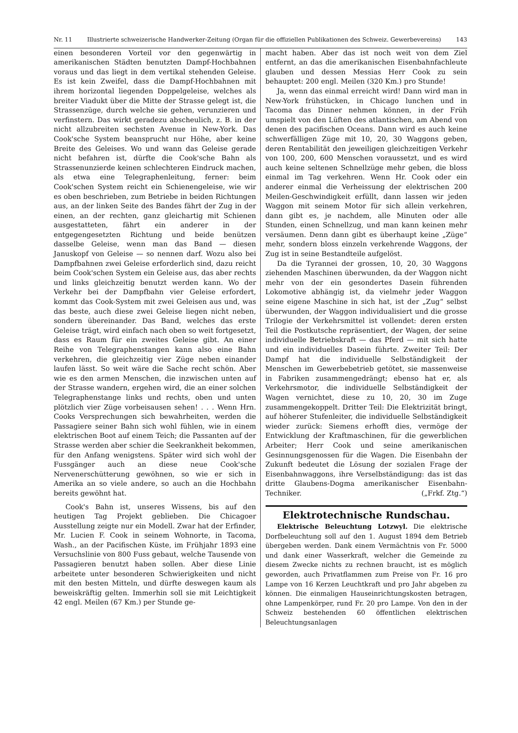Nr. 11 Illustrierte schweizerische Handwerker-Zeitung (Organ für die offiziellen Publikationen des Schweiz. Gewerbevereins) 143
einen besonderen Vorteil vor den gegenwärtig in amerikanischen Städten benutzten Dampf-Hochbahnen voraus und das liegt in dem vertikal stehenden Geleise. Es ist kein Zweifel, dass die Dampf-Hochbahnen mit ihrem horizontal liegenden Doppelgeleise, welches als breiter Viadukt über die Mitte der Strasse gelegt ist, die Strassenzüge, durch welche sie gehen, verunzieren und verfinstern. Das wirkt geradezu abscheulich, z. B. in der nicht allzubreiten sechsten Avenue in New-York. Das Cook'sche System beansprucht nur Höhe, aber keine Breite des Geleises. Wo und wann das Geleise gerade nicht befahren ist, dürfte die Cook'sche Bahn als Strassenunzierde keinen schlechteren Eindruck machen, als etwa eine Telegraphenleitung, ferner: beim Cook'schen System reicht ein Schienengeleise, wie wir es oben beschrieben, zum Betriebe in beiden Richtungen aus, an der linken Seite des Bandes fährt der Zug in der einen, an der rechten, ganz gleichartig mit Schienen ausgestatteten, fährt ein anderer in der entgegengesetzten Richtung und beide benützen dasselbe Geleise, wenn man das Band — diesen Januskopf von Geleise — so nennen darf. Wozu also bei Dampfbahnen zwei Geleise erforderlich sind, dazu reicht beim Cook'schen System ein Geleise aus, das aber rechts und links gleichzeitig benutzt werden kann. Wo der Verkehr bei der Dampfbahn vier Geleise erfordert, kommt das Cook-System mit zwei Geleisen aus und, was das beste, auch diese zwei Geleise liegen nicht neben, sondern übereinander. Das Band, welches das erste Geleise trägt, wird einfach nach oben so weit fortgesetzt, dass es Raum für ein zweites Geleise gibt. An einer Reihe von Telegraphenstangen kann also eine Bahn verkehren, die gleichzeitig vier Züge neben einander laufen lässt. So weit wäre die Sache recht schön. Aber wie es den armen Menschen, die inzwischen unten auf der Strasse wandern, ergehen wird, die an einer solchen Telegraphenstange links und rechts, oben und unten plötzlich vier Züge vorbeisausen sehen! . . . Wenn Hrn. Cooks Versprechungen sich bewahrheiten, werden die Passagiere seiner Bahn sich wohl fühlen, wie in einem elektrischen Boot auf einem Teich; die Passanten auf der Strasse werden aber schier die Seekrankheit bekommen, für den Anfang wenigstens. Später wird sich wohl der Fussgänger auch an diese neue Cook'sche Nervenerschütterung gewöhnen, so wie er sich in Amerika an so viele andere, so auch an die Hochbahn bereits gewöhnt hat.
Cook's Bahn ist, unseres Wissens, bis auf den heutigen Tag Projekt geblieben. Die Chicagoer Ausstellung zeigte nur ein Modell. Zwar hat der Erfinder, Mr. Lucien F. Cook in seinem Wohnorte, in Tacoma, Wash., an der Pacifischen Küste, im Frühjahr 1893 eine Versuchslinie von 800 Fuss gebaut, welche Tausende von Passagieren benutzt haben sollen. Aber diese Linie arbeitete unter besonderen Schwierigkeiten und nicht mit den besten Mitteln, und dürfte deswegen kaum als beweiskräftig gelten. Immerhin soll sie mit Leichtigkeit 42 engl. Meilen (67 Km.) per Stunde ge-
macht haben. Aber das ist noch weit von dem Ziel entfernt, an das die amerikanischen Eisenbahnfachleute glauben und dessen Messias Herr Cook zu sein behauptet: 200 engl. Meilen (320 Km.) pro Stunde!
Ja, wenn das einmal erreicht wird! Dann wird man in New-York frühstücken, in Chicago lunchen und in Tacoma das Dinner nehmen können, in der Früh umspielt von den Lüften des atlantischen, am Abend von denen des pacifischen Oceans. Dann wird es auch keine schwerfälligen Züge mit 10, 20, 30 Waggons geben, deren Rentabilität den jeweiligen gleichzeitigen Verkehr von 100, 200, 600 Menschen voraussetzt, und es wird auch keine seltenen Schnellzüge mehr geben, die bloss einmal im Tag verkehren. Wenn Hr. Cook oder ein anderer einmal die Verheissung der elektrischen 200 Meilen-Geschwindigkeit erfüllt, dann lassen wir jeden Waggon mit seinem Motor für sich allein verkehren, dann gibt es, je nachdem, alle Minuten oder alle Stunden, einen Schnellzug, und man kann keinen mehr versäumen. Denn dann gibt es überhaupt keine „Züge“ mehr, sondern bloss einzeln verkehrende Waggons, der Zug ist in seine Bestandteile aufgelöst.
Da die Tyrannei der grossen, 10, 20, 30 Waggons ziehenden Maschinen überwunden, da der Waggon nicht mehr von der ein gesondertes Dasein führenden Lokomotive abhängig ist, da vielmehr jeder Waggon seine eigene Maschine in sich hat, ist der „Zug“ selbst überwunden, der Waggon individualisiert und die grosse Trilogie der Verkehrsmittel ist vollendet: deren ersten Teil die Postkutsche repräsentiert, der Wagen, der seine individuelle Betriebskraft — das Pferd — mit sich hatte und ein individuelles Dasein führte. Zweiter Teil: Der Dampf hat die individuelle Selbständigkeit der Menschen im Gewerbebetrieb getötet, sie massenweise in Fabriken zusammengedrängt; ebenso hat er, als Verkehrsmotor, die individuelle Selbständigkeit der Wagen vernichtet, diese zu 10, 20, 30 im Zuge zusammengekoppelt. Dritter Teil: Die Elektrizität bringt, auf höherer Stufenleiter, die individuelle Selbständigkeit wieder zurück: Siemens erhofft dies, vermöge der Entwicklung der Kraftmaschinen, für die gewerblichen Arbeiter; Herr Cook und seine amerikanischen Gesinnungsgenossen für die Wagen. Die Eisenbahn der Zukunft bedeutet die Lösung der sozialen Frage der Eisenbahnwaggons, ihre Verselbständigung: das ist das dritte Glaubens-Dogma amerikanischer Eisenbahn-Techniker. („Frkf. Ztg.“)
Elektrotechnische Rundschau.
Elektrische Beleuchtung Lotzwyl. Die elektrische Dorfbeleuchtung soll auf den 1. August 1894 dem Betrieb übergeben werden. Dank einem Vermächtnis von Fr. 5000 und dank einer Wasserkraft, welcher die Gemeinde zu diesem Zwecke nichts zu rechnen braucht, ist es möglich geworden, auch Privatflammen zum Preise von Fr. 16 pro Lampe von 16 Kerzen Leuchtkraft und pro Jahr abgeben zu können. Die einmaligen Hauseinrichtungskosten betragen, ohne Lampenkörper, rund Fr. 20 pro Lampe. Von den in der Schweiz bestehenden 60 öffentlichen elektrischen Beleuchtungsanlagen